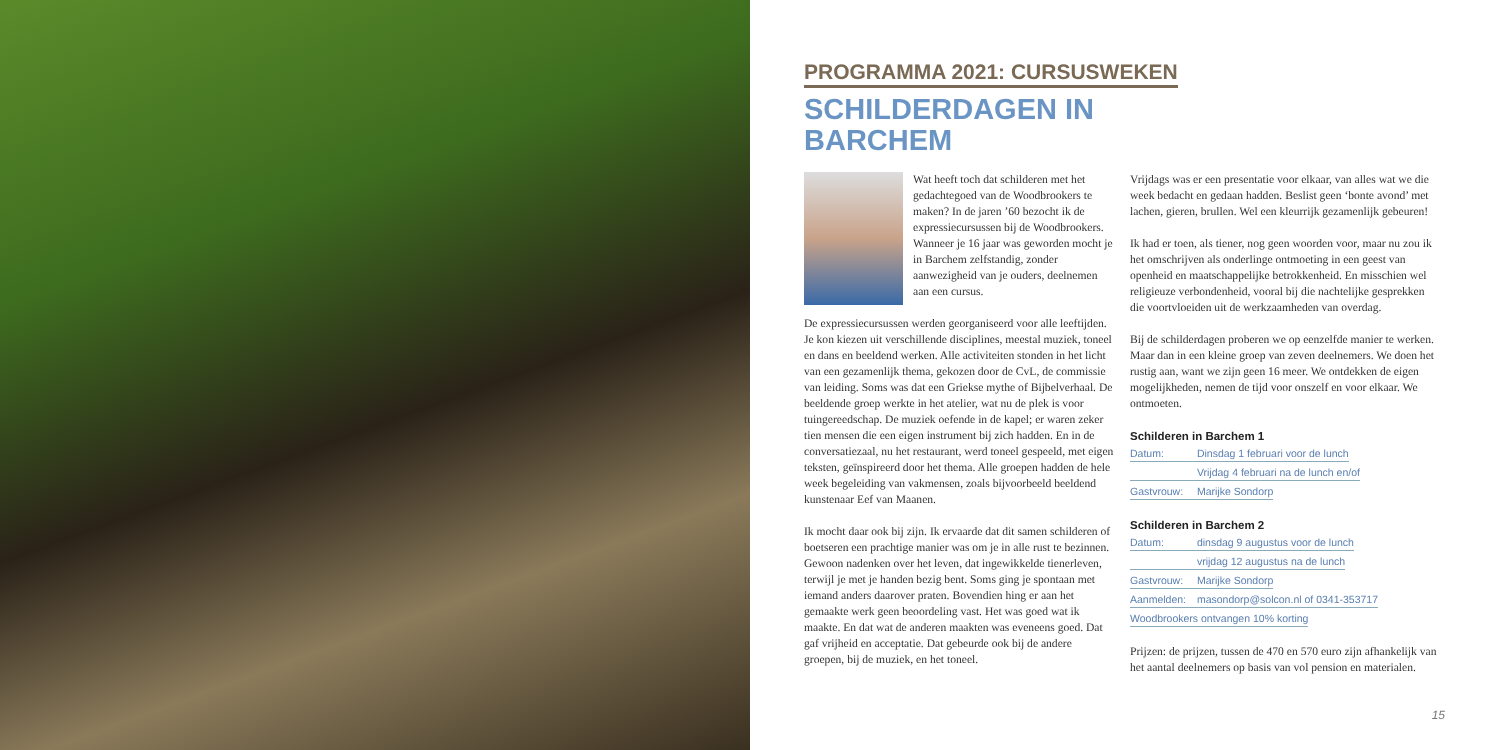PROGRAMMA 2021: CURSUSWEKEN
SCHILDERDAGEN IN
BARCHEM
Wat heeft toch dat schilderen met het gedachtegoed van de Woodbrookers te maken? In de jaren ’60 bezocht ik de expressiecursussen bij de Woodbrookers. Wanneer je 16 jaar was geworden mocht je in Barchem zelfstandig, zonder aanwezigheid van je ouders, deelnemen aan een cursus.
De expressiecursussen werden georganiseerd voor alle leeftijden. Je kon kiezen uit verschillende disciplines, meestal muziek, toneel en dans en beeldend werken. Alle activiteiten stonden in het licht van een gezamenlijk thema, gekozen door de CvL, de commissie van leiding. Soms was dat een Griekse mythe of Bijbelverhaal. De beeldende groep werkte in het atelier, wat nu de plek is voor tuingereedschap. De muziek oefende in de kapel; er waren zeker tien mensen die een eigen instrument bij zich hadden. En in de conversatiezaal, nu het restaurant, werd toneel gespeeld, met eigen teksten, geïnspireerd door het thema. Alle groepen hadden de hele week begeleiding van vakmensen, zoals bijvoorbeeld beeldend kunstenaar Eef van Maanen.
Ik mocht daar ook bij zijn. Ik ervaarde dat dit samen schilderen of boetseren een prachtige manier was om je in alle rust te bezinnen. Gewoon nadenken over het leven, dat ingewikkelde tienerleven, terwijl je met je handen bezig bent. Soms ging je spontaan met iemand anders daarover praten. Bovendien hing er aan het gemaakte werk geen beoordeling vast. Het was goed wat ik maakte. En dat wat de anderen maakten was eveneens goed. Dat gaf vrijheid en acceptatie. Dat gebeurde ook bij de andere groepen, bij de muziek, en het toneel.
Vrijdags was er een presentatie voor elkaar, van alles wat we die week bedacht en gedaan hadden. Beslist geen ‘bonte avond’ met lachen, gieren, brullen. Wel een kleurrijk gezamenlijk gebeuren!
Ik had er toen, als tiener, nog geen woorden voor, maar nu zou ik het omschrijven als onderlinge ontmoeting in een geest van openheid en maatschappelijke betrokkenheid. En misschien wel religieuze verbondenheid, vooral bij die nachtelijke gesprekken die voortvloeiden uit de werkzaamheden van overdag.
Bij de schilderdagen proberen we op eenzelfde manier te werken. Maar dan in een kleine groep van zeven deelnemers. We doen het rustig aan, want we zijn geen 16 meer. We ontdekken de eigen mogelijkheden, nemen de tijd voor onszelf en voor elkaar. We ontmoeten.
Schilderen in Barchem 1
Datum: Dinsdag 1 februari voor de lunch
Vrijdag 4 februari na de lunch en/of
Gastvrouw: Marijke Sondorp
Schilderen in Barchem 2
Datum: dinsdag 9 augustus voor de lunch
vrijdag 12 augustus na de lunch
Gastvrouw: Marijke Sondorp
Aanmelden: masondorp@solcon.nl of 0341-353717
Woodbrookers ontvangen 10% korting
Prijzen: de prijzen, tussen de 470 en 570 euro zijn afhankelijk van het aantal deelnemers op basis van vol pension en materialen.
15